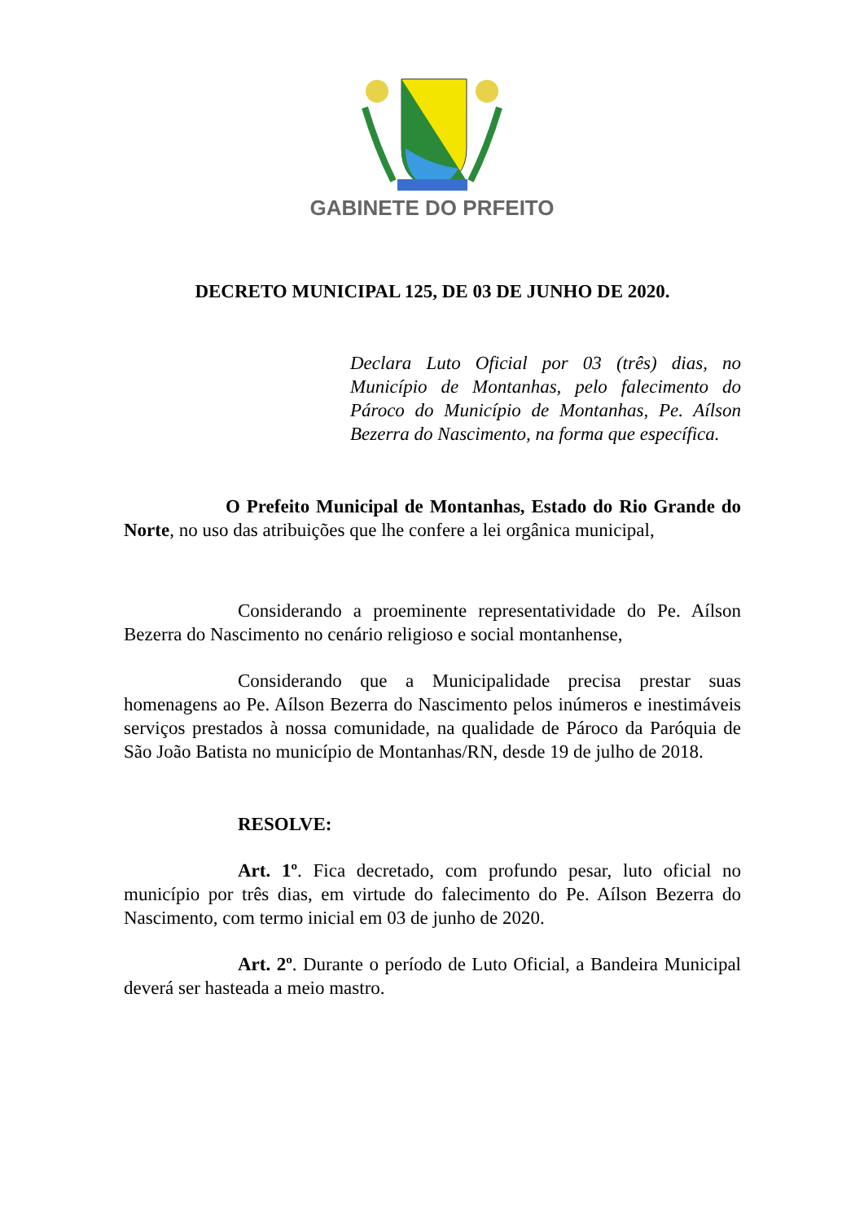GABINETE DO PRFEITO
DECRETO MUNICIPAL 125, DE 03 DE JUNHO DE 2020.
Declara Luto Oficial por 03 (três) dias, no Município de Montanhas, pelo falecimento do Pároco do Município de Montanhas, Pe. Aílson Bezerra do Nascimento, na forma que específica.
O Prefeito Municipal de Montanhas, Estado do Rio Grande do Norte, no uso das atribuições que lhe confere a lei orgânica municipal,
Considerando a proeminente representatividade do Pe. Aílson Bezerra do Nascimento no cenário religioso e social montanhense,
Considerando que a Municipalidade precisa prestar suas homenagens ao Pe. Aílson Bezerra do Nascimento pelos inúmeros e inestimáveis serviços prestados à nossa comunidade, na qualidade de Pároco da Paróquia de São João Batista no município de Montanhas/RN, desde 19 de julho de 2018.
RESOLVE:
Art. 1º. Fica decretado, com profundo pesar, luto oficial no município por três dias, em virtude do falecimento do Pe. Aílson Bezerra do Nascimento, com termo inicial em 03 de junho de 2020.
Art. 2º. Durante o período de Luto Oficial, a Bandeira Municipal deverá ser hasteada a meio mastro.